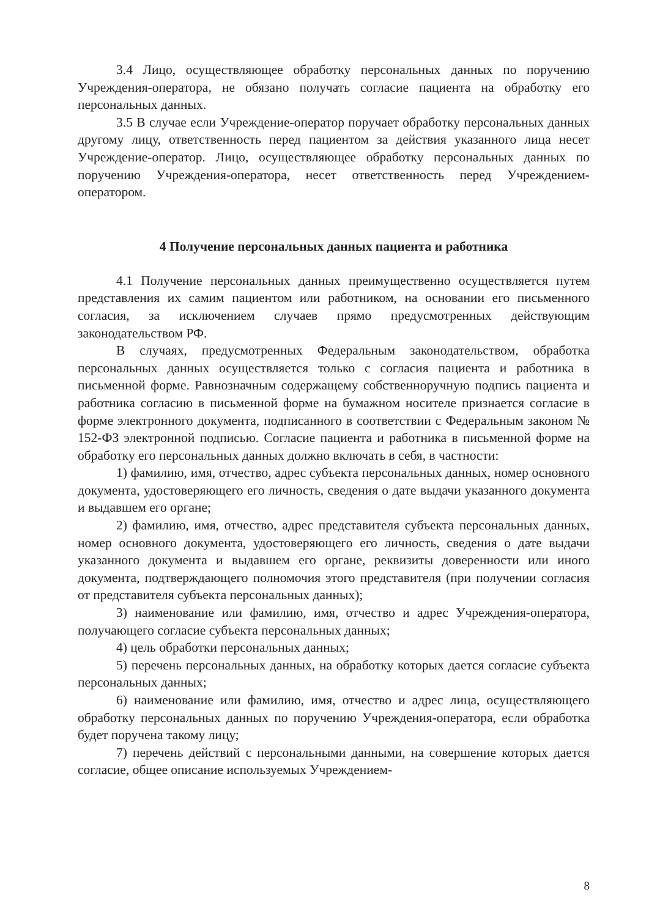3.4 Лицо, осуществляющее обработку персональных данных по поручению Учреждения-оператора, не обязано получать согласие пациента на обработку его персональных данных.
3.5 В случае если Учреждение-оператор поручает обработку персональных данных другому лицу, ответственность перед пациентом за действия указанного лица несет Учреждение-оператор. Лицо, осуществляющее обработку персональных данных по поручению Учреждения-оператора, несет ответственность перед Учреждением-оператором.
4 Получение персональных данных пациента и работника
4.1 Получение персональных данных преимущественно осуществляется путем представления их самим пациентом или работником, на основании его письменного согласия, за исключением случаев прямо предусмотренных действующим законодательством РФ.
В случаях, предусмотренных Федеральным законодательством, обработка персональных данных осуществляется только с согласия пациента и работника в письменной форме. Равнозначным содержащему собственноручную подпись пациента и работника согласию в письменной форме на бумажном носителе признается согласие в форме электронного документа, подписанного в соответствии с Федеральным законом № 152-ФЗ электронной подписью. Согласие пациента и работника в письменной форме на обработку его персональных данных должно включать в себя, в частности:
1) фамилию, имя, отчество, адрес субъекта персональных данных, номер основного документа, удостоверяющего его личность, сведения о дате выдачи указанного документа и выдавшем его органе;
2) фамилию, имя, отчество, адрес представителя субъекта персональных данных, номер основного документа, удостоверяющего его личность, сведения о дате выдачи указанного документа и выдавшем его органе, реквизиты доверенности или иного документа, подтверждающего полномочия этого представителя (при получении согласия от представителя субъекта персональных данных);
3) наименование или фамилию, имя, отчество и адрес Учреждения-оператора, получающего согласие субъекта персональных данных;
4) цель обработки персональных данных;
5) перечень персональных данных, на обработку которых дается согласие субъекта персональных данных;
6) наименование или фамилию, имя, отчество и адрес лица, осуществляющего обработку персональных данных по поручению Учреждения-оператора, если обработка будет поручена такому лицу;
7) перечень действий с персональными данными, на совершение которых дается согласие, общее описание используемых Учреждением-
8